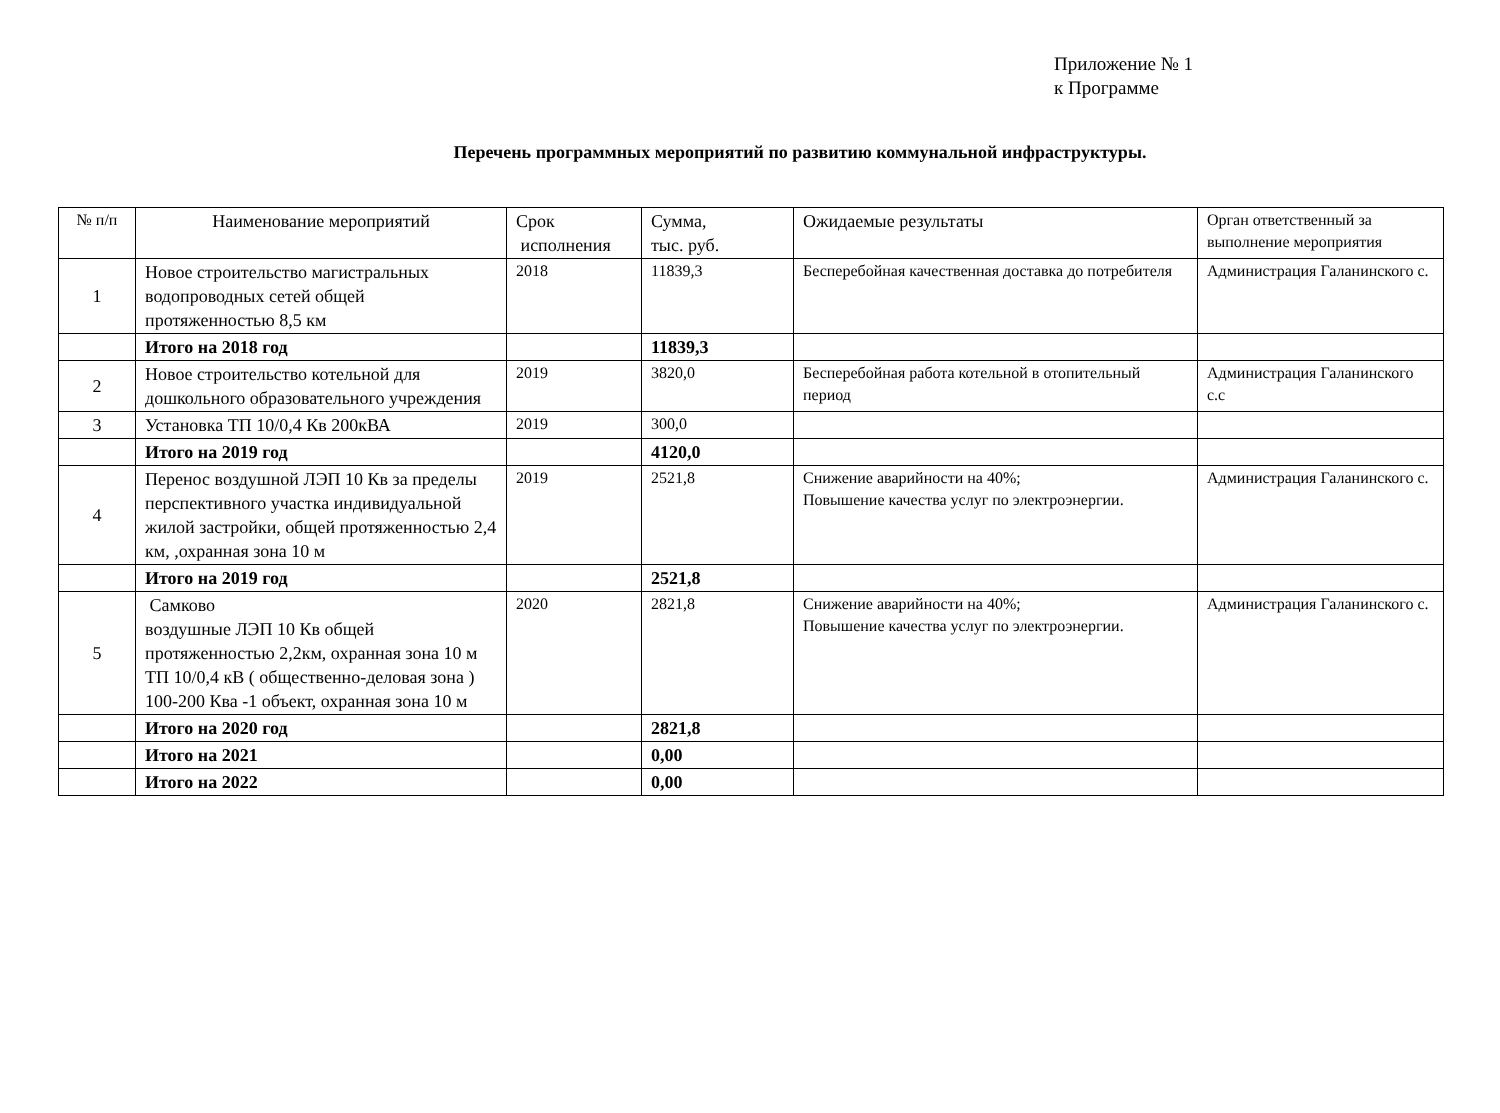Приложение № 1
к Программе
Перечень программных мероприятий по развитию коммунальной инфраструктуры.
| № п/п | Наименование мероприятий | Срок исполнения | Сумма, тыс. руб. | Ожидаемые результаты | Орган ответственный за выполнение мероприятия |
| --- | --- | --- | --- | --- | --- |
| 1 | Новое строительство магистральных водопроводных сетей общей протяженностью 8,5 км | 2018 | 11839,3 | Бесперебойная качественная доставка до потребителя | Администрация Галанинского с. |
| | Итого на 2018 год | | 11839,3 | | |
| 2 | Новое строительство котельной для дошкольного образовательного учреждения | 2019 | 3820,0 | Бесперебойная работа котельной в отопительный период | Администрация Галанинского с.с |
| 3 | Установка ТП 10/0,4 Кв 200кВА | 2019 | 300,0 | | |
| | Итого на 2019 год | | 4120,0 | | |
| 4 | Перенос воздушной ЛЭП 10 Кв за пределы перспективного участка индивидуальной жилой застройки, общей протяженностью 2,4 км, ,охранная зона 10 м | 2019 | 2521,8 | Снижение аварийности на 40%; Повышение качества услуг по электроэнергии. | Администрация Галанинского с. |
| | Итого на 2019 год | | 2521,8 | | |
| 5 | Самково воздушные ЛЭП 10 Кв общей протяженностью 2,2км, охранная зона 10 м ТП 10/0,4 кВ ( общественно-деловая зона ) 100-200 Ква -1 объект, охранная зона 10 м | 2020 | 2821,8 | Снижение аварийности на 40%; Повышение качества услуг по электроэнергии. | Администрация Галанинского с. |
| | Итого на 2020 год | | 2821,8 | | |
| | Итого на 2021 | | 0,00 | | |
| | Итого на 2022 | | 0,00 | | |